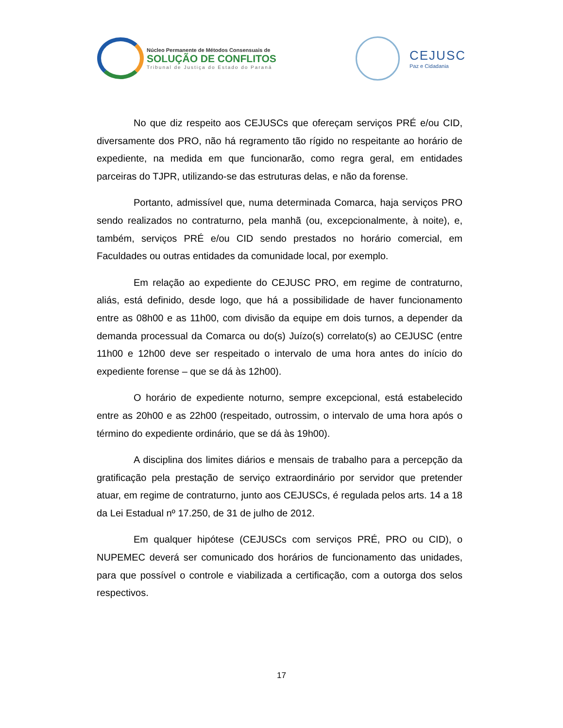Núcleo Permanente de Métodos Consensuais de
SOLUÇÃO DE CONFLITOS
Tribunal de Justiça do Estado do Paraná
CEJUSC
Paz e Cidadania
No que diz respeito aos CEJUSCs que ofereçam serviços PRÉ e/ou CID, diversamente dos PRO, não há regramento tão rígido no respeitante ao horário de expediente, na medida em que funcionarão, como regra geral, em entidades parceiras do TJPR, utilizando-se das estruturas delas, e não da forense.
Portanto, admissível que, numa determinada Comarca, haja serviços PRO sendo realizados no contraturno, pela manhã (ou, excepcionalmente, à noite), e, também, serviços PRÉ e/ou CID sendo prestados no horário comercial, em Faculdades ou outras entidades da comunidade local, por exemplo.
Em relação ao expediente do CEJUSC PRO, em regime de contraturno, aliás, está definido, desde logo, que há a possibilidade de haver funcionamento entre as 08h00 e as 11h00, com divisão da equipe em dois turnos, a depender da demanda processual da Comarca ou do(s) Juízo(s) correlato(s) ao CEJUSC (entre 11h00 e 12h00 deve ser respeitado o intervalo de uma hora antes do início do expediente forense – que se dá às 12h00).
O horário de expediente noturno, sempre excepcional, está estabelecido entre as 20h00 e as 22h00 (respeitado, outrossim, o intervalo de uma hora após o término do expediente ordinário, que se dá às 19h00).
A disciplina dos limites diários e mensais de trabalho para a percepção da gratificação pela prestação de serviço extraordinário por servidor que pretender atuar, em regime de contraturno, junto aos CEJUSCs, é regulada pelos arts. 14 a 18 da Lei Estadual nº 17.250, de 31 de julho de 2012.
Em qualquer hipótese (CEJUSCs com serviços PRÉ, PRO ou CID), o NUPEMEC deverá ser comunicado dos horários de funcionamento das unidades, para que possível o controle e viabilizada a certificação, com a outorga dos selos respectivos.
17